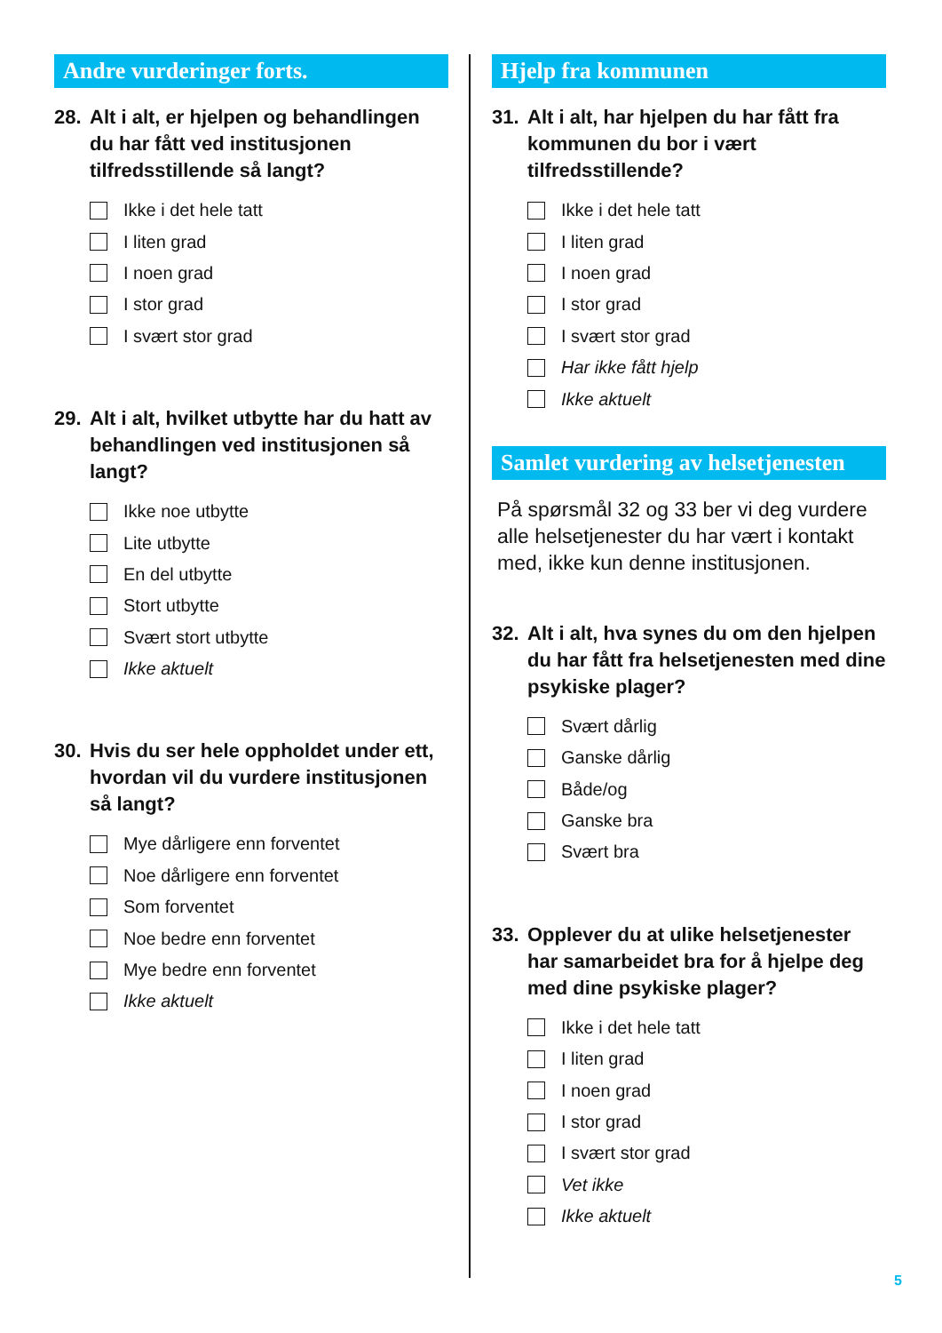Andre vurderinger forts.
28. Alt i alt, er hjelpen og behandlingen du har fått ved institusjonen tilfredsstillende så langt?
Ikke i det hele tatt
I liten grad
I noen grad
I stor grad
I svært stor grad
29. Alt i alt, hvilket utbytte har du hatt av behandlingen ved institusjonen så langt?
Ikke noe utbytte
Lite utbytte
En del utbytte
Stort utbytte
Svært stort utbytte
Ikke aktuelt
30. Hvis du ser hele oppholdet under ett, hvordan vil du vurdere institusjonen så langt?
Mye dårligere enn forventet
Noe dårligere enn forventet
Som forventet
Noe bedre enn forventet
Mye bedre enn forventet
Ikke aktuelt
Hjelp fra kommunen
31. Alt i alt, har hjelpen du har fått fra kommunen du bor i vært tilfredsstillende?
Ikke i det hele tatt
I liten grad
I noen grad
I stor grad
I svært stor grad
Har ikke fått hjelp
Ikke aktuelt
Samlet vurdering av helsetjenesten
På spørsmål 32 og 33 ber vi deg vurdere alle helsetjenester du har vært i kontakt med, ikke kun denne institusjonen.
32. Alt i alt, hva synes du om den hjelpen du har fått fra helsetjenesten med dine psykiske plager?
Svært dårlig
Ganske dårlig
Både/og
Ganske bra
Svært bra
33. Opplever du at ulike helsetjenester har samarbeidet bra for å hjelpe deg med dine psykiske plager?
Ikke i det hele tatt
I liten grad
I noen grad
I stor grad
I svært stor grad
Vet ikke
Ikke aktuelt
5